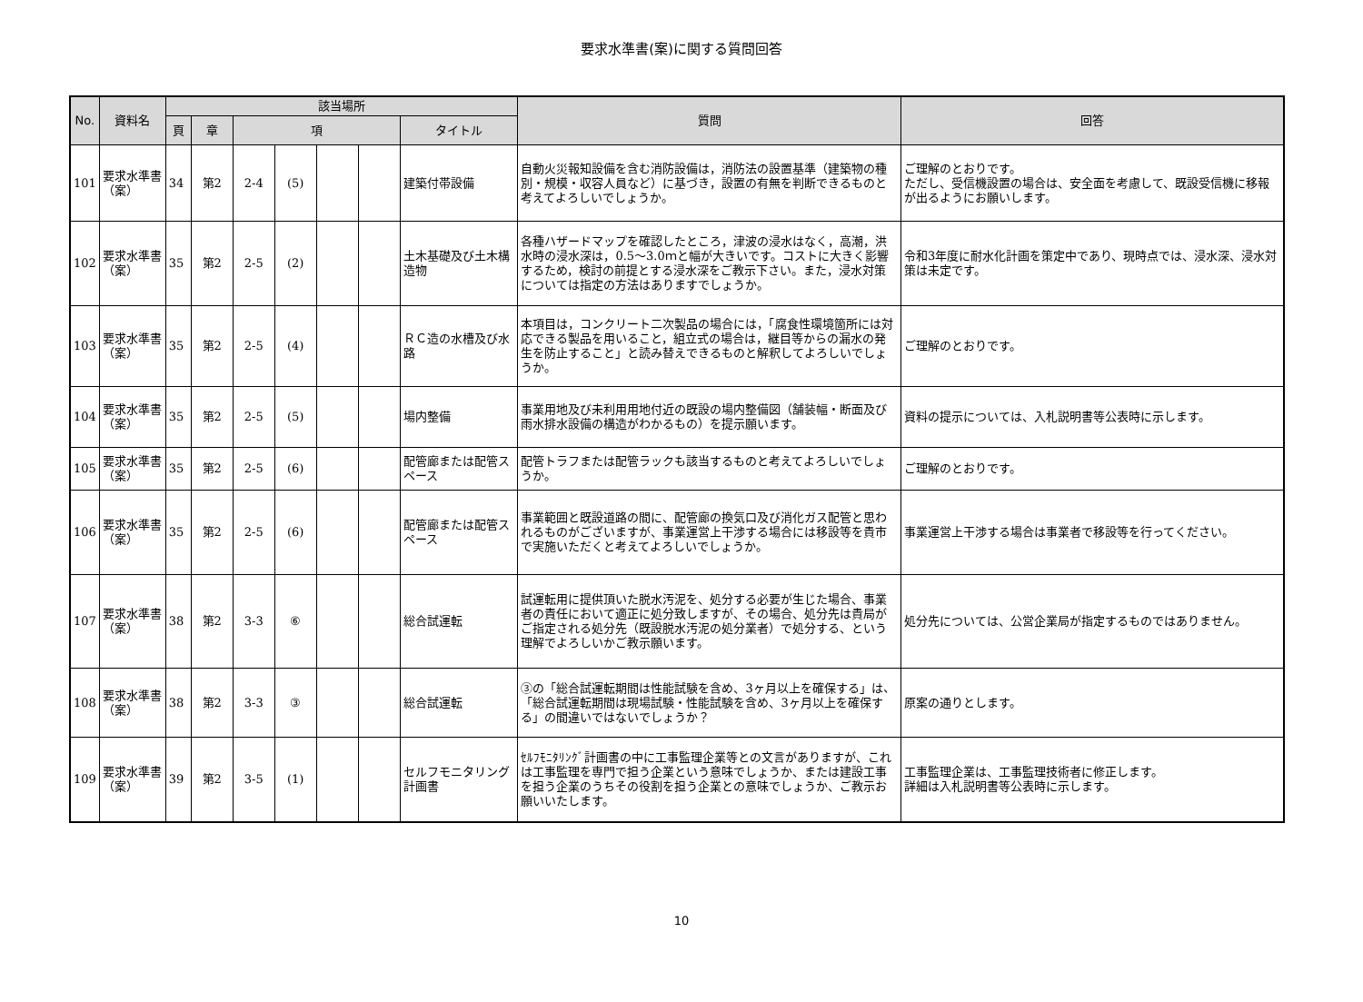要求水準書(案)に関する質問回答
| No. | 資料名 | 該当場所 | | | | | | | 質問 | 回答 |
| --- | --- | --- | --- | --- | --- | --- | --- | --- | --- | --- |
| | | 頁 | 章 | 項 | | | | タイトル | | |
| 101 | 要求水準書（案） | 34 | 第2 | 2-4 | (5) | | | 建築付帯設備 | 自動火災報知設備を含む消防設備は，消防法の設置基準（建築物の種別・規模・収容人員など）に基づき，設置の有無を判断できるものと考えてよろしいでしょうか。 | ご理解のとおりです。 ただし、受信機設置の場合は、安全面を考慮して、既設受信機に移報が出るようにお願いします。 |
| 102 | 要求水準書（案） | 35 | 第2 | 2-5 | (2) | | | 土木基礎及び土木構造物 | 各種ハザードマップを確認したところ，津波の浸水はなく，高潮，洪水時の浸水深は，0.5～3.0ｍと幅が大きいです。コストに大きく影響するため，検討の前提とする浸水深をご教示下さい。また，浸水対策については指定の方法はありますでしょうか。 | 令和3年度に耐水化計画を策定中であり、現時点では、浸水深、浸水対策は未定です。 |
| 103 | 要求水準書（案） | 35 | 第2 | 2-5 | (4) | | | ＲＣ造の水槽及び水路 | 本項目は，コンクリート二次製品の場合には，「腐食性環境箇所には対応できる製品を用いること，組立式の場合は，継目等からの漏水の発生を防止すること」と読み替えできるものと解釈してよろしいでしょうか。 | ご理解のとおりです。 |
| 104 | 要求水準書（案） | 35 | 第2 | 2-5 | (5) | | | 場内整備 | 事業用地及び未利用用地付近の既設の場内整備図（舗装幅・断面及び雨水排水設備の構造がわかるもの）を提示願います。 | 資料の提示については、入札説明書等公表時に示します。 |
| 105 | 要求水準書（案） | 35 | 第2 | 2-5 | (6) | | | 配管廊または配管スペース | 配管トラフまたは配管ラックも該当するものと考えてよろしいでしょうか。 | ご理解のとおりです。 |
| 106 | 要求水準書（案） | 35 | 第2 | 2-5 | (6) | | | 配管廊または配管スペース | 事業範囲と既設道路の間に、配管廊の換気口及び消化ガス配管と思われるものがございますが、事業運営上干渉する場合には移設等を貴市で実施いただくと考えてよろしいでしょうか。 | 事業運営上干渉する場合は事業者で移設等を行ってください。 |
| 107 | 要求水準書（案） | 38 | 第2 | 3-3 | ⑥ | | | 総合試運転 | 試運転用に提供頂いた脱水汚泥を、処分する必要が生じた場合、事業者の責任において適正に処分致しますが、その場合、処分先は貴局がご指定される処分先（既設脱水汚泥の処分業者）で処分する、という理解でよろしいかご教示願います。 | 処分先については、公営企業局が指定するものではありません。 |
| 108 | 要求水準書（案） | 38 | 第2 | 3-3 | ③ | | | 総合試運転 | ③の「総合試運転期間は性能試験を含め、3ヶ月以上を確保する」は、「総合試運転期間は現場試験・性能試験を含め、3ヶ月以上を確保する」の間違いではないでしょうか？ | 原案の通りとします。 |
| 109 | 要求水準書（案） | 39 | 第2 | 3-5 | (1) | | | セルフモニタリング計画書 | ｾﾙﾌﾓﾆﾀﾘﾝｸﾞ計画書の中に工事監理企業等との文言がありますが、これは工事監理を専門で担う企業という意味でしょうか、または建設工事を担う企業のうちその役割を担う企業との意味でしょうか、ご教示お願いいたします。 | 工事監理企業は、工事監理技術者に修正します。 詳細は入札説明書等公表時に示します。 |
10